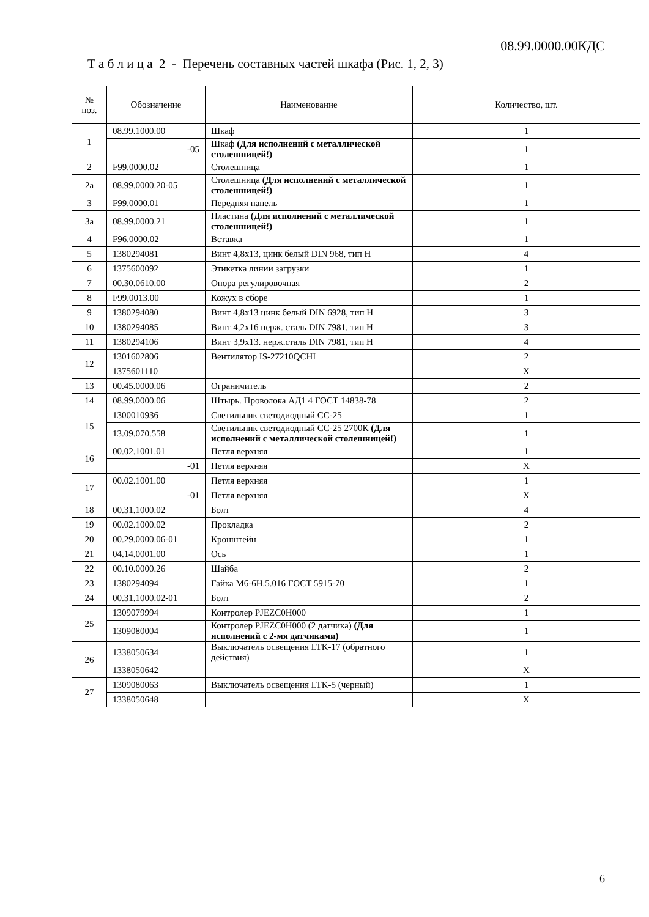08.99.0000.00КДС
Т а б л и ц а 2 - Перечень составных частей шкафа (Рис. 1, 2, 3)
| № поз. | Обозначение | Наименование | Количество, шт. |
| --- | --- | --- | --- |
| 1 | 08.99.1000.00 | Шкаф | 1 |
| | -05 | Шкаф (Для исполнений с металлической столешницей!) | 1 |
| 2 | F99.0000.02 | Столешница | 1 |
| 2а | 08.99.0000.20-05 | Столешница (Для исполнений с металлической столешницей!) | 1 |
| 3 | F99.0000.01 | Передняя панель | 1 |
| 3а | 08.99.0000.21 | Пластина (Для исполнений с металлической столешницей!) | 1 |
| 4 | F96.0000.02 | Вставка | 1 |
| 5 | 1380294081 | Винт 4,8х13, цинк белый DIN 968, тип H | 4 |
| 6 | 1375600092 | Этикетка линии загрузки | 1 |
| 7 | 00.30.0610.00 | Опора регулировочная | 2 |
| 8 | F99.0013.00 | Кожух в сборе | 1 |
| 9 | 1380294080 | Винт 4,8х13 цинк белый DIN 6928, тип H | 3 |
| 10 | 1380294085 | Винт 4,2х16 нерж. сталь DIN 7981, тип H | 3 |
| 11 | 1380294106 | Винт 3,9х13. нерж.сталь DIN 7981, тип H | 4 |
| 12 | 1301602806 | Вентилятор IS-27210QCHI | 2 |
| | 1375601110 | | X |
| 13 | 00.45.0000.06 | Ограничитель | 2 |
| 14 | 08.99.0000.06 | Штырь. Проволока АД1 4 ГОСТ 14838-78 | 2 |
| 15 | 1300010936 | Светильник светодиодный СС-25 | 1 |
| | 13.09.070.558 | Светильник светодиодный СС-25 2700К (Для исполнений с металлической столешницей!) | 1 |
| 16 | 00.02.1001.01 | Петля верхняя | 1 |
| | -01 | Петля верхняя | X |
| 17 | 00.02.1001.00 | Петля верхняя | 1 |
| | -01 | Петля верхняя | X |
| 18 | 00.31.1000.02 | Болт | 4 |
| 19 | 00.02.1000.02 | Прокладка | 2 |
| 20 | 00.29.0000.06-01 | Кронштейн | 1 |
| 21 | 04.14.0001.00 | Ось | 1 |
| 22 | 00.10.0000.26 | Шайба | 2 |
| 23 | 1380294094 | Гайка М6-6H.5.016 ГОСТ 5915-70 | 1 |
| 24 | 00.31.1000.02-01 | Болт | 2 |
| 25 | 1309079994 | Контролер PJEZC0H000 | 1 |
| | 1309080004 | Контролер PJEZC0H000 (2 датчика) (Для исполнений с 2-мя датчиками) | 1 |
| 26 | 1338050634 | Выключатель освещения LTK-17 (обратного действия) | 1 |
| | 1338050642 | | X |
| 27 | 1309080063 | Выключатель освещения LTK-5 (черный) | 1 |
| | 1338050648 | | X |
6